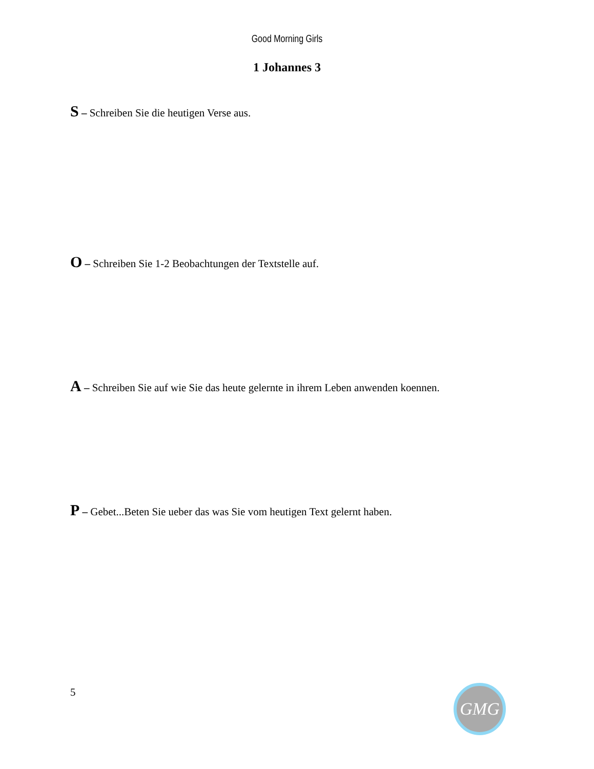Good Morning Girls
1 Johannes 3
S – Schreiben Sie die heutigen Verse aus.
O – Schreiben Sie 1-2 Beobachtungen der Textstelle auf.
A – Schreiben Sie auf wie Sie das heute gelernte in ihrem Leben anwenden koennen.
P – Gebet...Beten Sie ueber das was Sie vom heutigen Text gelernt haben.
5 GMG